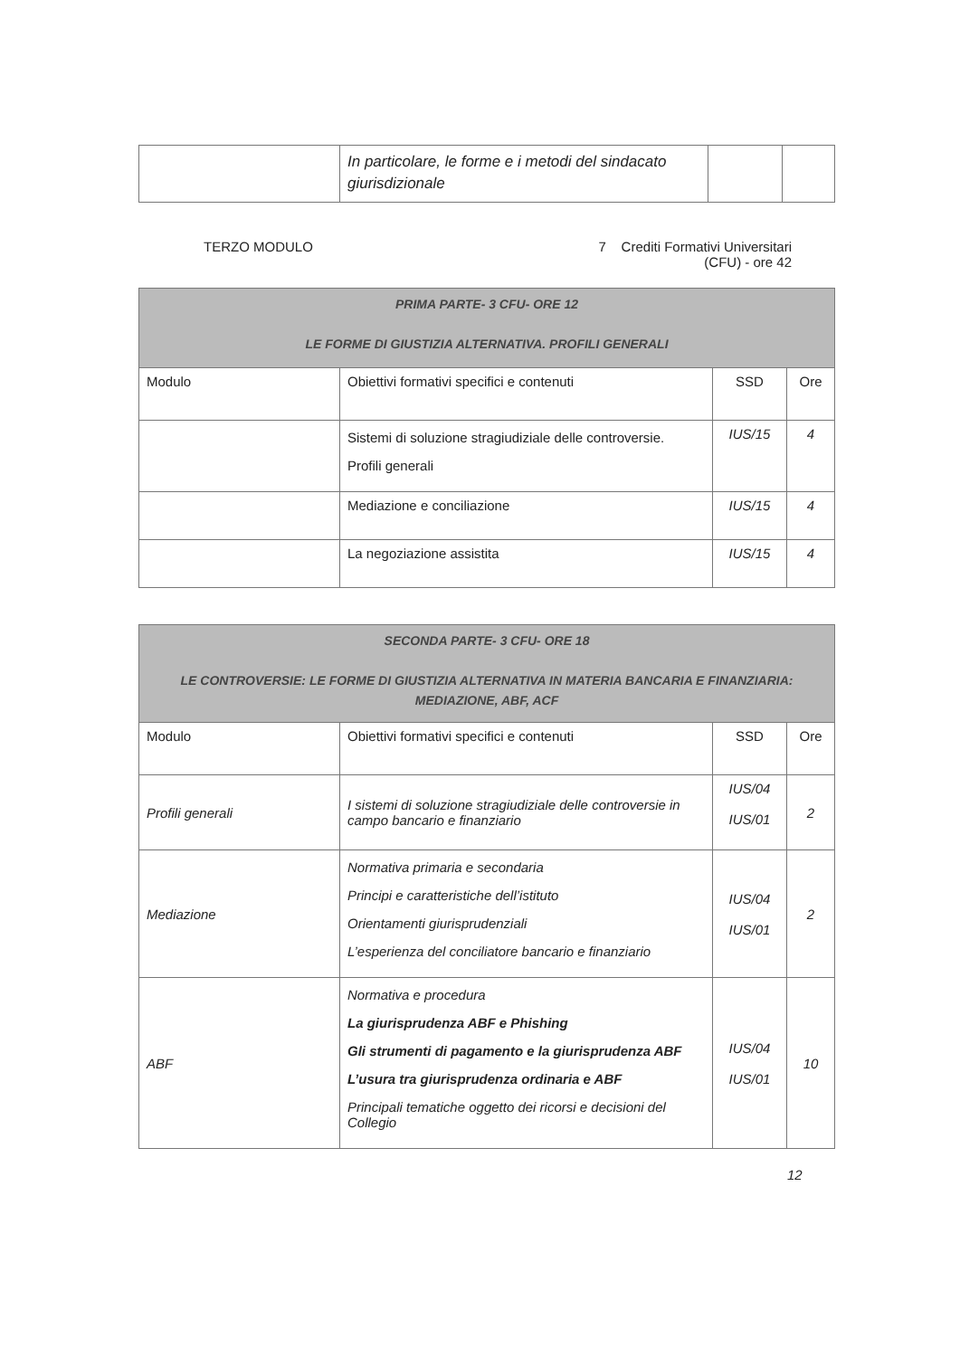| | In particolare, le forme e i metodi del sindacato giurisdizionale | | |
TERZO MODULO 7 Crediti Formativi Universitari
(CFU) - ore 42
| PRIMA PARTE- 3 CFU- ORE 12 LE FORME DI GIUSTIZIA ALTERNATIVA. PROFILI GENERALI | | | |
| --- | --- | --- | --- |
| Modulo | Obiettivi formativi specifici e contenuti | SSD | Ore |
| | Sistemi di soluzione stragiudiziale delle controversie. Profili generali | IUS/15 | 4 |
| | Mediazione e conciliazione | IUS/15 | 4 |
| | La negoziazione assistita | IUS/15 | 4 |
| SECONDA PARTE- 3 CFU- ORE 18 LE CONTROVERSIE: LE FORME DI GIUSTIZIA ALTERNATIVA IN MATERIA BANCARIA E FINANZIARIA: MEDIAZIONE, ABF, ACF | | | |
| --- | --- | --- | --- |
| Modulo | Obiettivi formativi specifici e contenuti | SSD | Ore |
| Profili generali | I sistemi di soluzione stragiudiziale delle controversie in campo bancario e finanziario | IUS/04 IUS/01 | 2 |
| Mediazione | Normativa primaria e secondaria Principi e caratteristiche dell’istituto Orientamenti giurisprudenziali L’esperienza del conciliatore bancario e finanziario | IUS/04 IUS/01 | 2 |
| ABF | Normativa e procedura La giurisprudenza ABF e Phishing Gli strumenti di pagamento e la giurisprudenza ABF L’usura tra giurisprudenza ordinaria e ABF Principali tematiche oggetto dei ricorsi e decisioni del Collegio | IUS/04 IUS/01 | 10 |
12